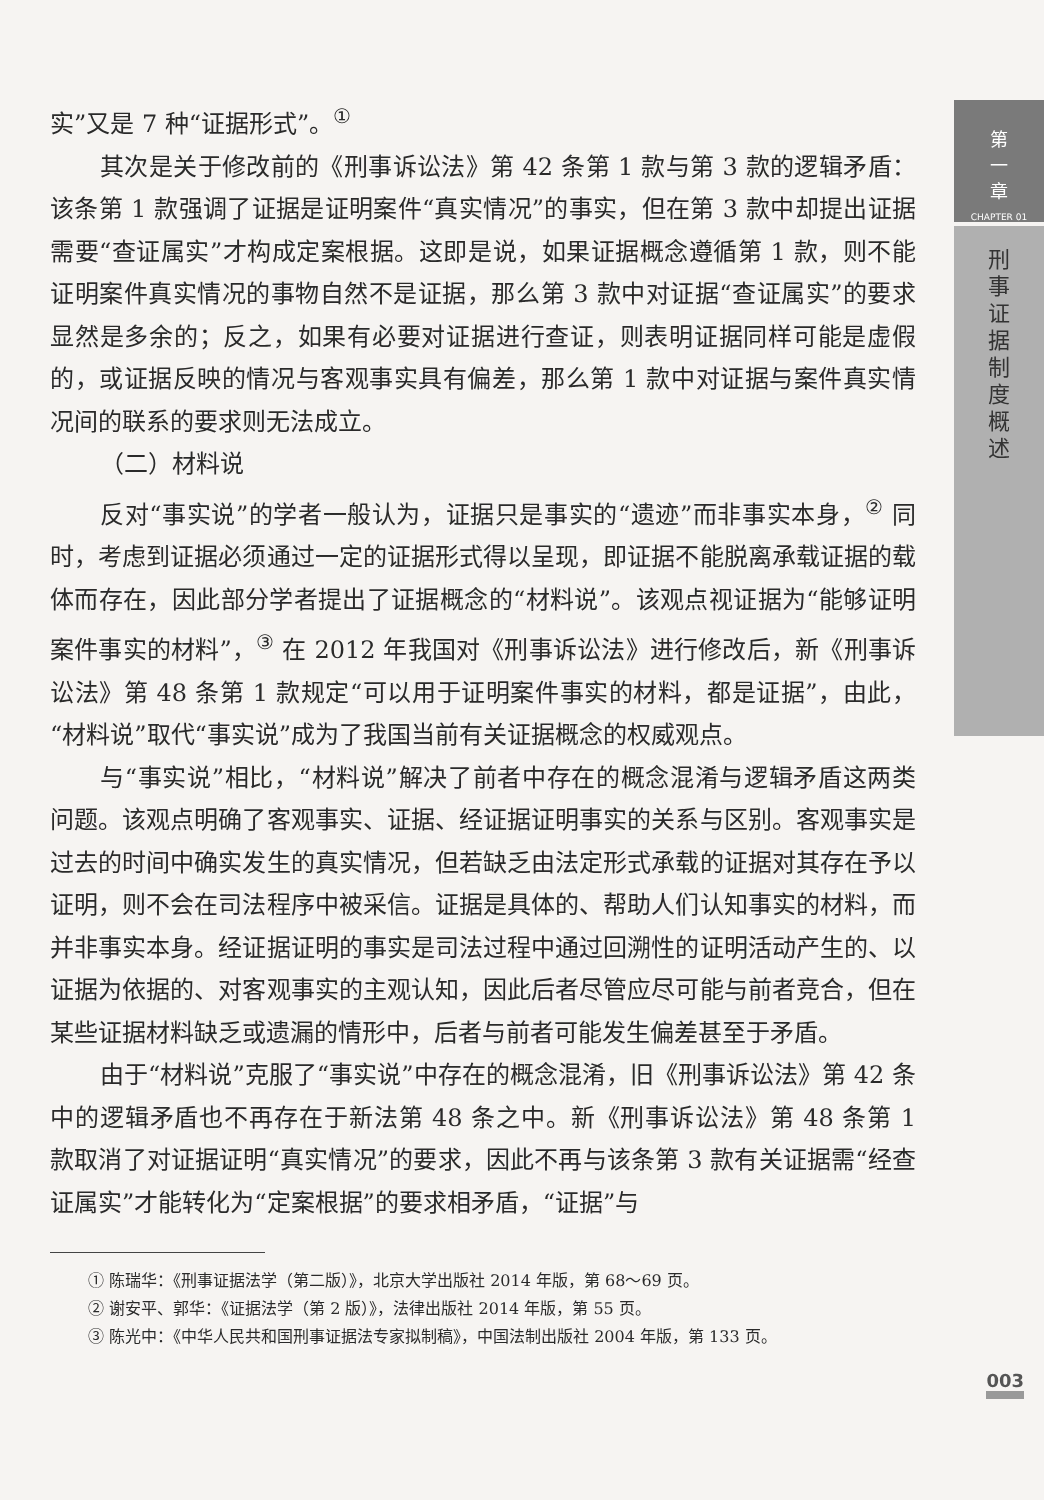第
一
章
CHAPTER 01
刑
事
证
据
制
度
概
述
实”又是 7 种“证据形式”。<sup>①</sup>
其次是关于修改前的《刑事诉讼法》第 42 条第 1 款与第 3 款的逻辑矛盾：该条第 1 款强调了证据是证明案件“真实情况”的事实，但在第 3 款中却提出证据需要“查证属实”才构成定案根据。这即是说，如果证据概念遵循第 1 款，则不能证明案件真实情况的事物自然不是证据，那么第 3 款中对证据“查证属实”的要求显然是多余的；反之，如果有必要对证据进行查证，则表明证据同样可能是虚假的，或证据反映的情况与客观事实具有偏差，那么第 1 款中对证据与案件真实情况间的联系的要求则无法成立。
（二）材料说
反对“事实说”的学者一般认为，证据只是事实的“遗迹”而非事实本身，<sup>②</sup> 同时，考虑到证据必须通过一定的证据形式得以呈现，即证据不能脱离承载证据的载体而存在，因此部分学者提出了证据概念的“材料说”。该观点视证据为“能够证明案件事实的材料”，<sup>③</sup> 在 2012 年我国对《刑事诉讼法》进行修改后，新《刑事诉讼法》第 48 条第 1 款规定“可以用于证明案件事实的材料，都是证据”，由此，“材料说”取代“事实说”成为了我国当前有关证据概念的权威观点。
与“事实说”相比，“材料说”解决了前者中存在的概念混淆与逻辑矛盾这两类问题。该观点明确了客观事实、证据、经证据证明事实的关系与区别。客观事实是过去的时间中确实发生的真实情况，但若缺乏由法定形式承载的证据对其存在予以证明，则不会在司法程序中被采信。证据是具体的、帮助人们认知事实的材料，而并非事实本身。经证据证明的事实是司法过程中通过回溯性的证明活动产生的、以证据为依据的、对客观事实的主观认知，因此后者尽管应尽可能与前者竞合，但在某些证据材料缺乏或遗漏的情形中，后者与前者可能发生偏差甚至于矛盾。
由于“材料说”克服了“事实说”中存在的概念混淆，旧《刑事诉讼法》第 42 条中的逻辑矛盾也不再存在于新法第 48 条之中。新《刑事诉讼法》第 48 条第 1 款取消了对证据证明“真实情况”的要求，因此不再与该条第 3 款有关证据需“经查证属实”才能转化为“定案根据”的要求相矛盾，“证据”与
① 陈瑞华：《刑事证据法学（第二版）》，北京大学出版社 2014 年版，第 68～69 页。
② 谢安平、郭华：《证据法学（第 2 版）》，法律出版社 2014 年版，第 55 页。
③ 陈光中：《中华人民共和国刑事证据法专家拟制稿》，中国法制出版社 2004 年版，第 133 页。
003